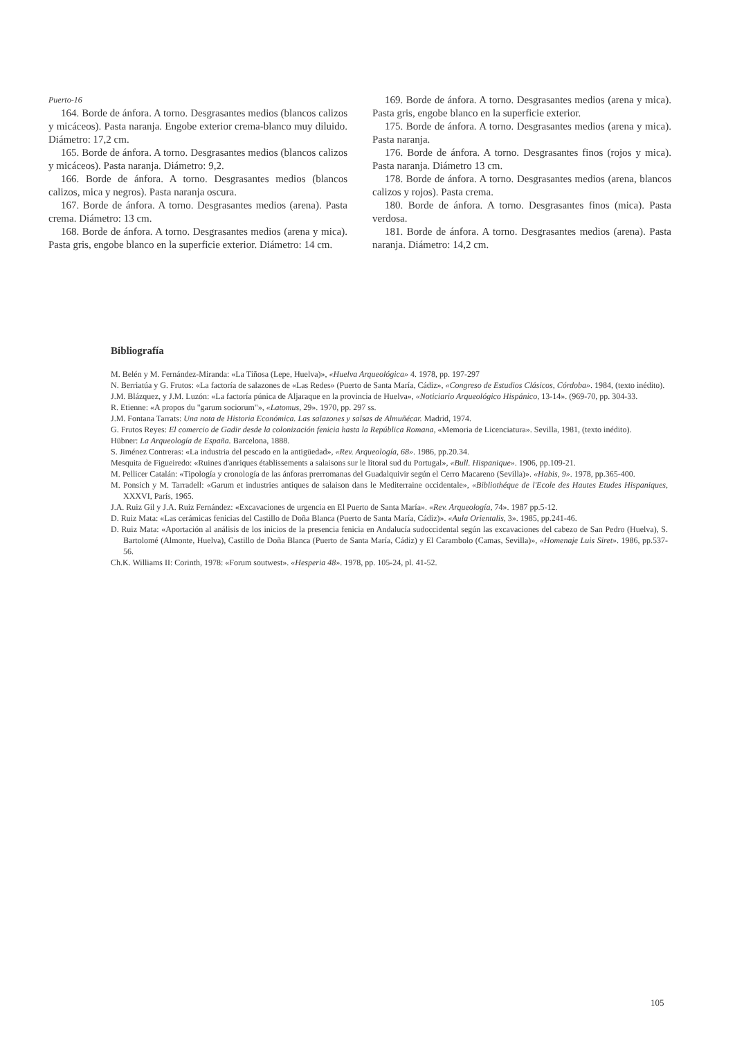Puerto-16
164. Borde de ánfora. A torno. Desgrasantes medios (blancos calizos y micáceos). Pasta naranja. Engobe exterior crema-blanco muy diluido. Diámetro: 17,2 cm.
165. Borde de ánfora. A torno. Desgrasantes medios (blancos calizos y micáceos). Pasta naranja. Diámetro: 9,2.
166. Borde de ánfora. A torno. Desgrasantes medios (blancos calizos, mica y negros). Pasta naranja oscura.
167. Borde de ánfora. A torno. Desgrasantes medios (arena). Pasta crema. Diámetro: 13 cm.
168. Borde de ánfora. A torno. Desgrasantes medios (arena y mica). Pasta gris, engobe blanco en la superficie exterior. Diámetro: 14 cm.
169. Borde de ánfora. A torno. Desgrasantes medios (arena y mica). Pasta gris, engobe blanco en la superficie exterior.
175. Borde de ánfora. A torno. Desgrasantes medios (arena y mica). Pasta naranja.
176. Borde de ánfora. A torno. Desgrasantes finos (rojos y mica). Pasta naranja. Diámetro 13 cm.
178. Borde de ánfora. A torno. Desgrasantes medios (arena, blancos calizos y rojos). Pasta crema.
180. Borde de ánfora. A torno. Desgrasantes finos (mica). Pasta verdosa.
181. Borde de ánfora. A torno. Desgrasantes medios (arena). Pasta naranja. Diámetro: 14,2 cm.
Bibliografía
M. Belén y M. Fernández-Miranda: «La Tiñosa (Lepe, Huelva)», «Huelva Arqueológica» 4. 1978, pp. 197-297
N. Berriatúa y G. Frutos: «La factoría de salazones de «Las Redes» (Puerto de Santa María, Cádiz», «Congreso de Estudios Clásicos, Córdoba». 1984, (texto inédito).
J.M. Blázquez, y J.M. Luzón: «La factoría púnica de Aljaraque en la provincia de Huelva», «Noticiario Arqueológico Hispánico, 13-14». (969-70, pp. 304-33.
R. Etienne: «A propos du "garum sociorum"», «Latomus, 29». 1970, pp. 297 ss.
J.M. Fontana Tarrats: Una nota de Historia Económica. Las salazones y salsas de Almuñécar. Madrid, 1974.
G. Frutos Reyes: El comercio de Gadir desde la colonización fenicia hasta la República Romana, «Memoria de Licenciatura». Sevilla, 1981, (texto inédito).
Hübner: La Arqueología de España. Barcelona, 1888.
S. Jiménez Contreras: «La industria del pescado en la antigüedad», «Rev. Arqueología, 68». 1986, pp.20.34.
Mesquita de Figueiredo: «Ruines d'anriques établissements a salaisons sur le litoral sud du Portugal», «Bull. Hispanique». 1906, pp.109-21.
M. Pellicer Catalán: «Tipología y cronología de las ánforas prerromanas del Guadalquivir según el Cerro Macareno (Sevilla)». «Habis, 9». 1978, pp.365-400.
M. Ponsich y M. Tarradell: «Garum et industries antiques de salaison dans le Mediterraine occidentale», «Bibliothéque de l'Ecole des Hautes Etudes Hispaniques, XXXVI, París, 1965.
J.A. Ruiz Gil y J.A. Ruiz Fernández: «Excavaciones de urgencia en El Puerto de Santa María». «Rev. Arqueología, 74». 1987 pp.5-12.
D. Ruiz Mata: «Las cerámicas fenicias del Castillo de Doña Blanca (Puerto de Santa María, Cádiz)». «Aula Orientalis, 3». 1985, pp.241-46.
D. Ruiz Mata: «Aportación al análisis de los inicios de la presencia fenicia en Andalucía sudoccidental según las excavaciones del cabezo de San Pedro (Huelva), S. Bartolomé (Almonte, Huelva), Castillo de Doña Blanca (Puerto de Santa María, Cádiz) y El Carambolo (Camas, Sevilla)», «Homenaje Luis Siret». 1986, pp.537-56.
Ch.K. Williams II: Corinth, 1978: «Forum soutwest». «Hesperia 48». 1978, pp. 105-24, pl. 41-52.
105